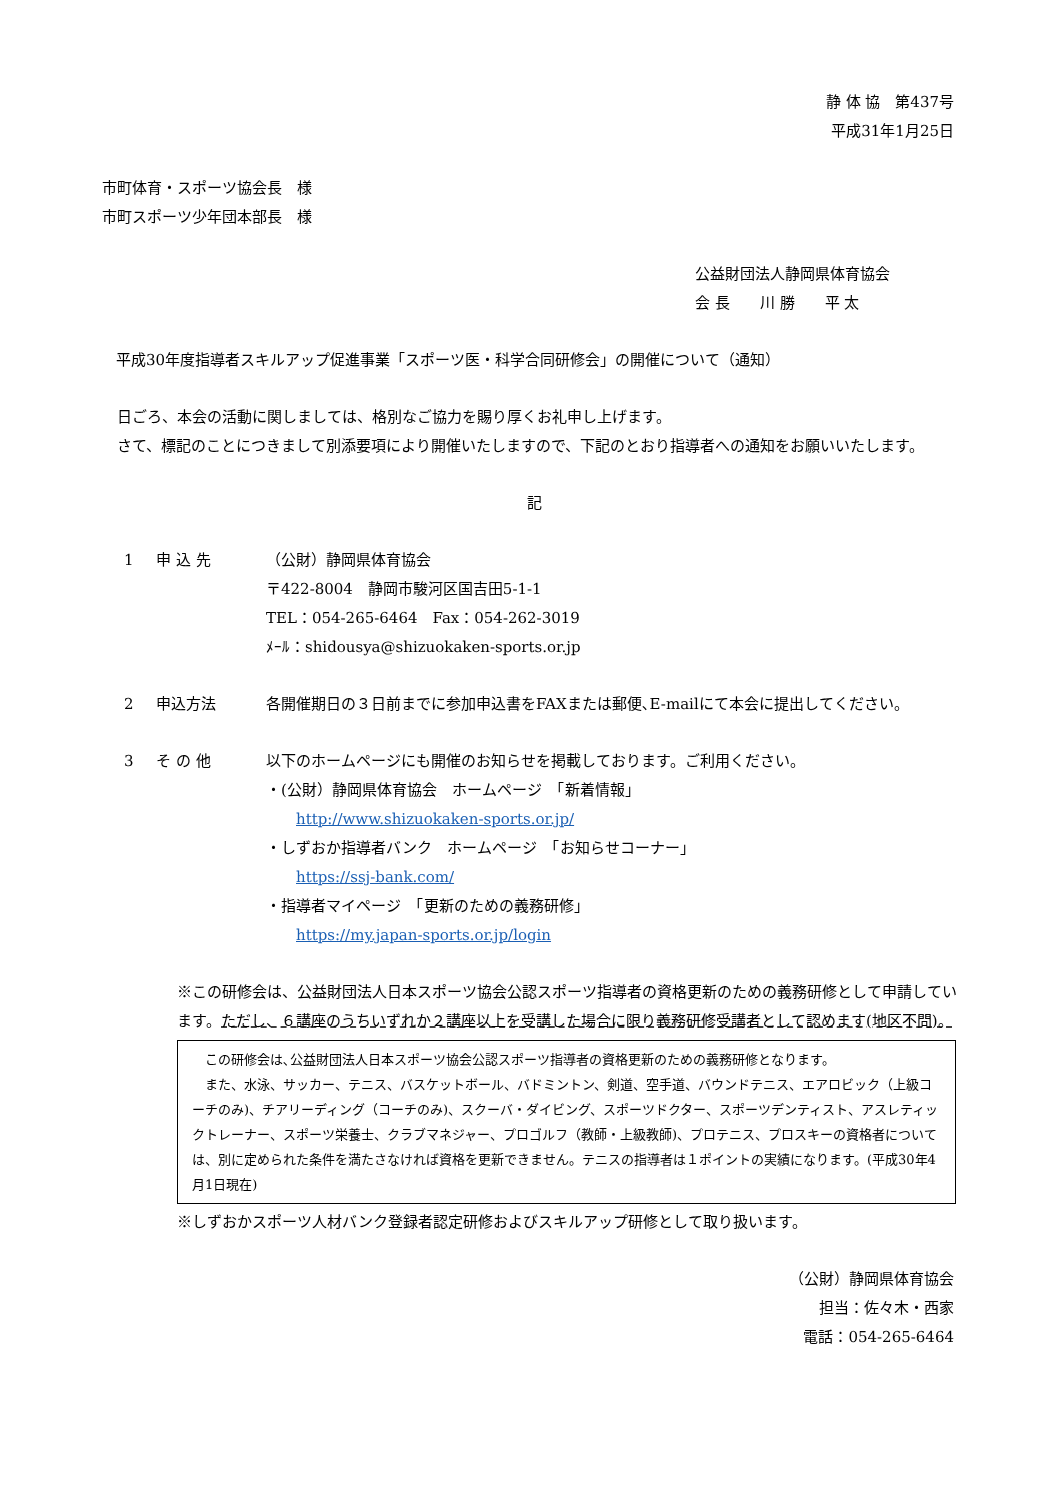静 体 協　第437号
平成31年1月25日
市町体育・スポーツ協会長　様
市町スポーツ少年団本部長　様
公益財団法人静岡県体育協会
会 長　　川 勝　　平 太
平成30年度指導者スキルアップ促進事業「スポーツ医・科学合同研修会」の開催について（通知）
　日ごろ、本会の活動に関しましては、格別なご協力を賜り厚くお礼申し上げます。
　さて、標記のことにつきまして別添要項により開催いたしますので、下記のとおり指導者への通知をお願いいたします。
記
1 申 込 先 （公財）静岡県体育協会
〒422-8004　静岡市駿河区国吉田5-1-1
TEL：054-265-6464　Fax：054-262-3019
ﾒｰﾙ：shidousya@shizuokaken-sports.or.jp
2 申込方法 各開催期日の３日前までに参加申込書をFAXまたは郵便､E-mailにて本会に提出してください。
3 そ の 他 以下のホームページにも開催のお知らせを掲載しております。ご利用ください。
・(公財）静岡県体育協会　ホームページ　「新着情報」
　　http://www.shizuokaken-sports.or.jp/
・しずおか指導者バンク　ホームページ　「お知らせコーナー」
　　https://ssj-bank.com/
・指導者マイページ　「更新のための義務研修」
　　https://my.japan-sports.or.jp/login
※この研修会は、公益財団法人日本スポーツ協会公認スポーツ指導者の資格更新のための義務研修として申請しています。ただし、６講座のうちいずれか２講座以上を受講した場合に限り義務研修受講者として認めます(地区不問)。
　この研修会は､公益財団法人日本スポーツ協会公認スポーツ指導者の資格更新のための義務研修となります。
　また、水泳、サッカー、テニス、バスケットボール、バドミントン、剣道、空手道、バウンドテニス、エアロビック（上級コーチのみ)、チアリーディング（コーチのみ)、スクーバ・ダイビング、スポーツドクター、スポーツデンティスト、アスレティックトレーナー、スポーツ栄養士、クラブマネジャー、プロゴルフ（教師・上級教師)、プロテニス、プロスキーの資格者については、別に定められた条件を満たさなければ資格を更新できません。テニスの指導者は１ポイントの実績になります。(平成30年4月1日現在)
※しずおかスポーツ人材バンク登録者認定研修およびスキルアップ研修として取り扱います。
（公財）静岡県体育協会
担当：佐々木・西家
電話：054-265-6464